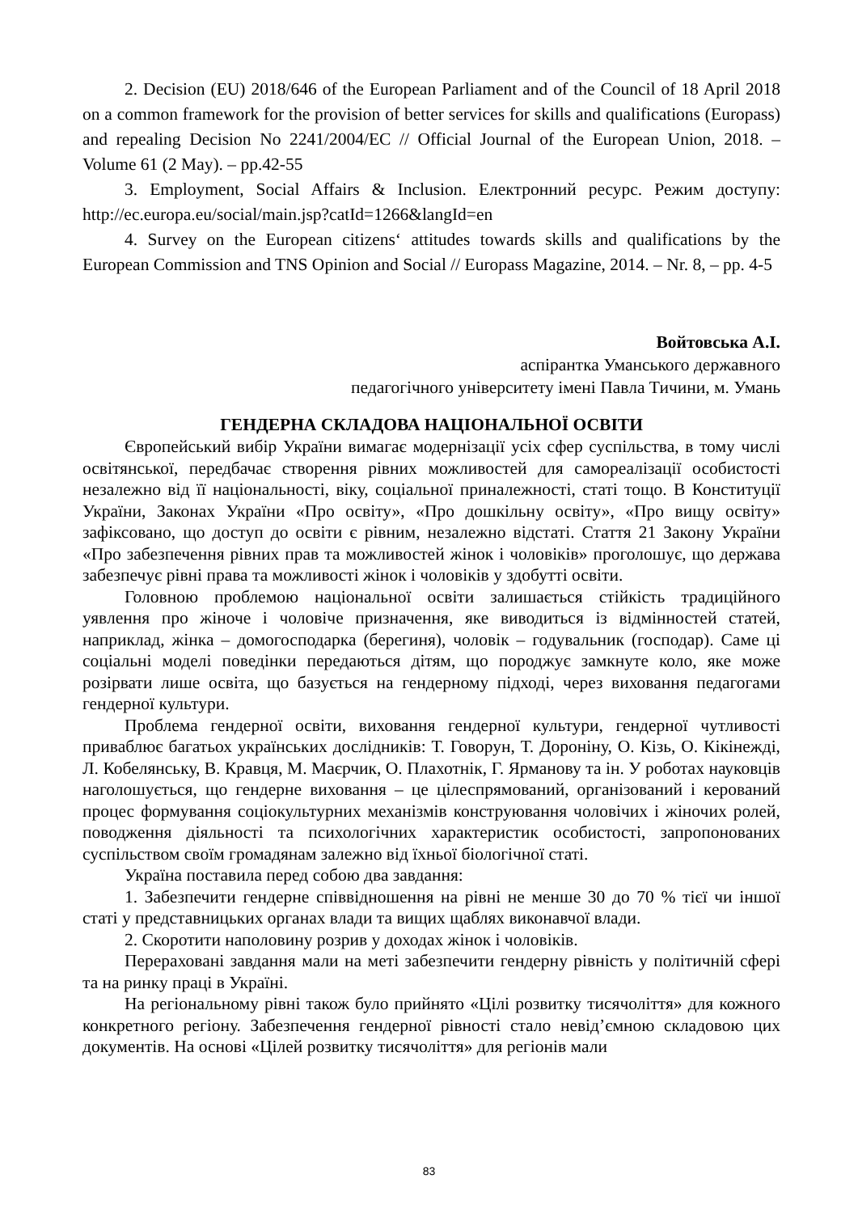2. Decision (EU) 2018/646 of the European Parliament and of the Council of 18 April 2018 on a common framework for the provision of better services for skills and qualifications (Europass) and repealing Decision No 2241/2004/EC // Official Journal of the European Union, 2018. – Volume 61 (2 May). – pp.42-55
3. Employment, Social Affairs & Inclusion. Електронний ресурс. Режим доступу: http://ec.europa.eu/social/main.jsp?catId=1266&langId=en
4. Survey on the European citizens‘ attitudes towards skills and qualifications by the European Commission and TNS Opinion and Social // Europass Magazine, 2014. – Nr. 8, – pp. 4-5
Войтовська А.І.
аспірантка Уманського державного
педагогічного університету імені Павла Тичини, м. Умань
ГЕНДЕРНА СКЛАДОВА НАЦІОНАЛЬНОЇ ОСВІТИ
Європейський вибір України вимагає модернізації усіх сфер суспільства, в тому числі освітянської, передбачає створення рівних можливостей для самореалізації особистості незалежно від її національності, віку, соціальної приналежності, статі тощо. В Конституції України, Законах України «Про освіту», «Про дошкільну освіту», «Про вищу освіту» зафіксовано, що доступ до освіти є рівним, незалежно відстаті. Стаття 21 Закону України «Про забезпечення рівних прав та можливостей жінок і чоловіків» проголошує, що держава забезпечує рівні права та можливості жінок і чоловіків у здобутті освіти.
Головною проблемою національної освіти залишається стійкість традиційного уявлення про жіноче і чоловіче призначення, яке виводиться із відмінностей статей, наприклад, жінка – домогосподарка (берегиня), чоловік – годувальник (господар). Саме ці соціальні моделі поведінки передаються дітям, що породжує замкнуте коло, яке може розірвати лише освіта, що базується на гендерному підході, через виховання педагогами гендерної культури.
Проблема гендерної освіти, виховання гендерної культури, гендерної чутливості приваблює багатьох українських дослідників: Т. Говорун, Т. Дороніну, О. Кізь, О. Кікінежді, Л. Кобелянську, В. Кравця, М. Маєрчик, О. Плахотнік, Г. Ярманову та ін. У роботах науковців наголошується, що гендерне виховання – це цілеспрямований, організований і керований процес формування соціокультурних механізмів конструювання чоловічих і жіночих ролей, поводження діяльності та психологічних характеристик особистості, запропонованих суспільством своїм громадянам залежно від їхньої біологічної статі.
Україна поставила перед собою два завдання:
1. Забезпечити гендерне співвідношення на рівні не менше 30 до 70 % тієї чи іншої статі у представницьких органах влади та вищих щаблях виконавчої влади.
2. Скоротити наполовину розрив у доходах жінок і чоловіків.
Перераховані завдання мали на меті забезпечити гендерну рівність у політичній сфері та на ринку праці в Україні.
На регіональному рівні також було прийнято «Цілі розвитку тисячоліття» для кожного конкретного регіону. Забезпечення гендерної рівності стало невід’ємною складовою цих документів. На основі «Цілей розвитку тисячоліття» для регіонів мали
83